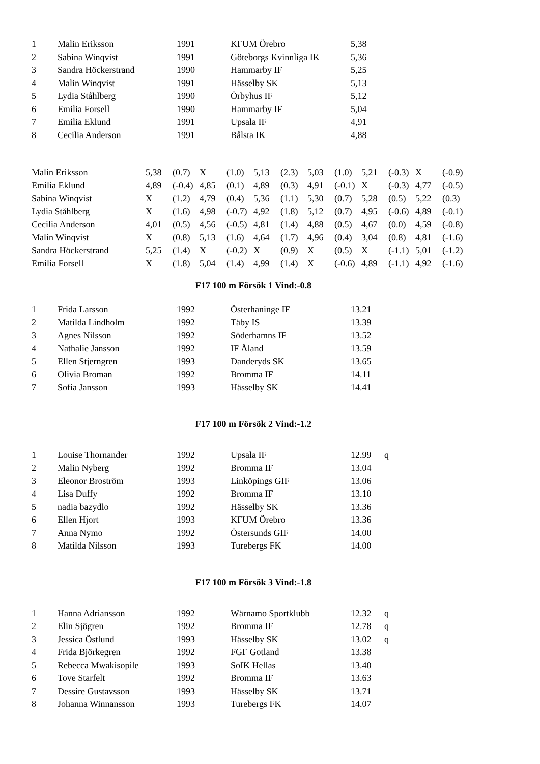| 1 | Malin Eriksson | 1991 | KFUM Örebro | 5,38 |
| 2 | Sabina Winqvist | 1991 | Göteborgs Kvinnliga IK | 5,36 |
| 3 | Sandra Höckerstrand | 1990 | Hammarby IF | 5,25 |
| 4 | Malin Winqvist | 1991 | Hässelby SK | 5,13 |
| 5 | Lydia Ståhlberg | 1990 | Örbyhus IF | 5,12 |
| 6 | Emilia Forsell | 1990 | Hammarby IF | 5,04 |
| 7 | Emilia Eklund | 1991 | Upsala IF | 4,91 |
| 8 | Cecilia Anderson | 1991 | Bålsta IK | 4,88 |
| Malin Eriksson | 5,38 | (0.7) | X | (1.0) | 5,13 | (2.3) | 5,03 | (1.0) | 5,21 | (-0.3) | X | (-0.9) |
| Emilia Eklund | 4,89 | (-0.4) | 4,85 | (0.1) | 4,89 | (0.3) | 4,91 | (-0.1) | X | (-0.3) | 4,77 | (-0.5) |
| Sabina Winqvist | X | (1.2) | 4,79 | (0.4) | 5,36 | (1.1) | 5,30 | (0.7) | 5,28 | (0.5) | 5,22 | (0.3) |
| Lydia Ståhlberg | X | (1.6) | 4,98 | (-0.7) | 4,92 | (1.8) | 5,12 | (0.7) | 4,95 | (-0.6) | 4,89 | (-0.1) |
| Cecilia Anderson | 4,01 | (0.5) | 4,56 | (-0.5) | 4,81 | (1.4) | 4,88 | (0.5) | 4,67 | (0.0) | 4,59 | (-0.8) |
| Malin Winqvist | X | (0.8) | 5,13 | (1.6) | 4,64 | (1.7) | 4,96 | (0.4) | 3,04 | (0.8) | 4,81 | (-1.6) |
| Sandra Höckerstrand | 5,25 | (1.4) | X | (-0.2) | X | (0.9) | X | (0.5) | X | (-1.1) | 5,01 | (-1.2) |
| Emilia Forsell | X | (1.8) | 5,04 | (1.4) | 4,99 | (1.4) | X | (-0.6) | 4,89 | (-1.1) | 4,92 | (-1.6) |
F17 100 m Försök 1 Vind:-0.8
| 1 | Frida Larsson | 1992 | Österhaninge IF | 13.21 |
| 2 | Matilda Lindholm | 1992 | Täby IS | 13.39 |
| 3 | Agnes Nilsson | 1992 | Söderhamns IF | 13.52 |
| 4 | Nathalie Jansson | 1992 | IF Åland | 13.59 |
| 5 | Ellen Stjerngren | 1993 | Danderyds SK | 13.65 |
| 6 | Olivia Broman | 1992 | Bromma IF | 14.11 |
| 7 | Sofia Jansson | 1993 | Hässelby SK | 14.41 |
F17 100 m Försök 2 Vind:-1.2
| 1 | Louise Thornander | 1992 | Upsala IF | 12.99 | q |
| 2 | Malin Nyberg | 1992 | Bromma IF | 13.04 | |
| 3 | Eleonor Broström | 1993 | Linköpings GIF | 13.06 | |
| 4 | Lisa Duffy | 1992 | Bromma IF | 13.10 | |
| 5 | nadia bazydlo | 1992 | Hässelby SK | 13.36 | |
| 6 | Ellen Hjort | 1993 | KFUM Örebro | 13.36 | |
| 7 | Anna Nymo | 1992 | Östersunds GIF | 14.00 | |
| 8 | Matilda Nilsson | 1993 | Turebergs FK | 14.00 | |
F17 100 m Försök 3 Vind:-1.8
| 1 | Hanna Adriansson | 1992 | Wärnamo Sportklubb | 12.32 | q |
| 2 | Elin Sjögren | 1992 | Bromma IF | 12.78 | q |
| 3 | Jessica Östlund | 1993 | Hässelby SK | 13.02 | q |
| 4 | Frida Björkegren | 1992 | FGF Gotland | 13.38 | |
| 5 | Rebecca Mwakisopile | 1993 | SoIK Hellas | 13.40 | |
| 6 | Tove Starfelt | 1992 | Bromma IF | 13.63 | |
| 7 | Dessire Gustavsson | 1993 | Hässelby SK | 13.71 | |
| 8 | Johanna Winnansson | 1993 | Turebergs FK | 14.07 | |